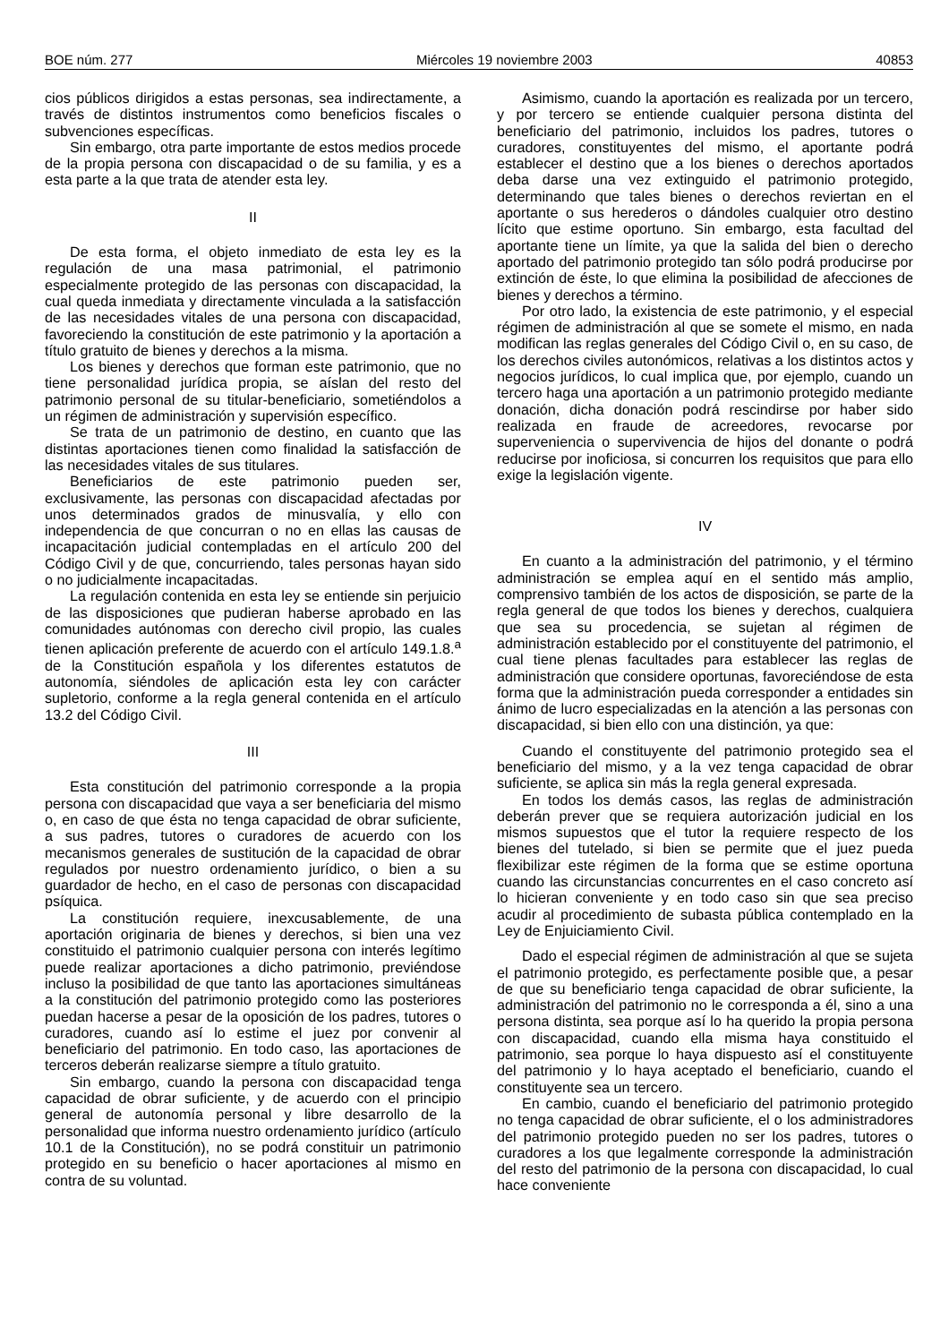BOE núm. 277 Miércoles 19 noviembre 2003 40853
cios públicos dirigidos a estas personas, sea indirectamente, a través de distintos instrumentos como beneficios fiscales o subvenciones específicas.
Sin embargo, otra parte importante de estos medios procede de la propia persona con discapacidad o de su familia, y es a esta parte a la que trata de atender esta ley.
II
De esta forma, el objeto inmediato de esta ley es la regulación de una masa patrimonial, el patrimonio especialmente protegido de las personas con discapacidad, la cual queda inmediata y directamente vinculada a la satisfacción de las necesidades vitales de una persona con discapacidad, favoreciendo la constitución de este patrimonio y la aportación a título gratuito de bienes y derechos a la misma.
Los bienes y derechos que forman este patrimonio, que no tiene personalidad jurídica propia, se aíslan del resto del patrimonio personal de su titular-beneficiario, sometiéndolos a un régimen de administración y supervisión específico.
Se trata de un patrimonio de destino, en cuanto que las distintas aportaciones tienen como finalidad la satisfacción de las necesidades vitales de sus titulares.
Beneficiarios de este patrimonio pueden ser, exclusivamente, las personas con discapacidad afectadas por unos determinados grados de minusvalía, y ello con independencia de que concurran o no en ellas las causas de incapacitación judicial contempladas en el artículo 200 del Código Civil y de que, concurriendo, tales personas hayan sido o no judicialmente incapacitadas.
La regulación contenida en esta ley se entiende sin perjuicio de las disposiciones que pudieran haberse aprobado en las comunidades autónomas con derecho civil propio, las cuales tienen aplicación preferente de acuerdo con el artículo 149.1.8.<sup>a</sup> de la Constitución española y los diferentes estatutos de autonomía, siéndoles de aplicación esta ley con carácter supletorio, conforme a la regla general contenida en el artículo 13.2 del Código Civil.
III
Esta constitución del patrimonio corresponde a la propia persona con discapacidad que vaya a ser beneficiaria del mismo o, en caso de que ésta no tenga capacidad de obrar suficiente, a sus padres, tutores o curadores de acuerdo con los mecanismos generales de sustitución de la capacidad de obrar regulados por nuestro ordenamiento jurídico, o bien a su guardador de hecho, en el caso de personas con discapacidad psíquica.
La constitución requiere, inexcusablemente, de una aportación originaria de bienes y derechos, si bien una vez constituido el patrimonio cualquier persona con interés legítimo puede realizar aportaciones a dicho patrimonio, previéndose incluso la posibilidad de que tanto las aportaciones simultáneas a la constitución del patrimonio protegido como las posteriores puedan hacerse a pesar de la oposición de los padres, tutores o curadores, cuando así lo estime el juez por convenir al beneficiario del patrimonio. En todo caso, las aportaciones de terceros deberán realizarse siempre a título gratuito.
Sin embargo, cuando la persona con discapacidad tenga capacidad de obrar suficiente, y de acuerdo con el principio general de autonomía personal y libre desarrollo de la personalidad que informa nuestro ordenamiento jurídico (artículo 10.1 de la Constitución), no se podrá constituir un patrimonio protegido en su beneficio o hacer aportaciones al mismo en contra de su voluntad.
Asimismo, cuando la aportación es realizada por un tercero, y por tercero se entiende cualquier persona distinta del beneficiario del patrimonio, incluidos los padres, tutores o curadores, constituyentes del mismo, el aportante podrá establecer el destino que a los bienes o derechos aportados deba darse una vez extinguido el patrimonio protegido, determinando que tales bienes o derechos reviertan en el aportante o sus herederos o dándoles cualquier otro destino lícito que estime oportuno. Sin embargo, esta facultad del aportante tiene un límite, ya que la salida del bien o derecho aportado del patrimonio protegido tan sólo podrá producirse por extinción de éste, lo que elimina la posibilidad de afecciones de bienes y derechos a término.
Por otro lado, la existencia de este patrimonio, y el especial régimen de administración al que se somete el mismo, en nada modifican las reglas generales del Código Civil o, en su caso, de los derechos civiles autonómicos, relativas a los distintos actos y negocios jurídicos, lo cual implica que, por ejemplo, cuando un tercero haga una aportación a un patrimonio protegido mediante donación, dicha donación podrá rescindirse por haber sido realizada en fraude de acreedores, revocarse por superveniencia o supervivencia de hijos del donante o podrá reducirse por inoficiosa, si concurren los requisitos que para ello exige la legislación vigente.
IV
En cuanto a la administración del patrimonio, y el término administración se emplea aquí en el sentido más amplio, comprensivo también de los actos de disposición, se parte de la regla general de que todos los bienes y derechos, cualquiera que sea su procedencia, se sujetan al régimen de administración establecido por el constituyente del patrimonio, el cual tiene plenas facultades para establecer las reglas de administración que considere oportunas, favoreciéndose de esta forma que la administración pueda corresponder a entidades sin ánimo de lucro especializadas en la atención a las personas con discapacidad, si bien ello con una distinción, ya que:
Cuando el constituyente del patrimonio protegido sea el beneficiario del mismo, y a la vez tenga capacidad de obrar suficiente, se aplica sin más la regla general expresada.
En todos los demás casos, las reglas de administración deberán prever que se requiera autorización judicial en los mismos supuestos que el tutor la requiere respecto de los bienes del tutelado, si bien se permite que el juez pueda flexibilizar este régimen de la forma que se estime oportuna cuando las circunstancias concurrentes en el caso concreto así lo hicieran conveniente y en todo caso sin que sea preciso acudir al procedimiento de subasta pública contemplado en la Ley de Enjuiciamiento Civil.
Dado el especial régimen de administración al que se sujeta el patrimonio protegido, es perfectamente posible que, a pesar de que su beneficiario tenga capacidad de obrar suficiente, la administración del patrimonio no le corresponda a él, sino a una persona distinta, sea porque así lo ha querido la propia persona con discapacidad, cuando ella misma haya constituido el patrimonio, sea porque lo haya dispuesto así el constituyente del patrimonio y lo haya aceptado el beneficiario, cuando el constituyente sea un tercero.
En cambio, cuando el beneficiario del patrimonio protegido no tenga capacidad de obrar suficiente, el o los administradores del patrimonio protegido pueden no ser los padres, tutores o curadores a los que legalmente corresponde la administración del resto del patrimonio de la persona con discapacidad, lo cual hace conveniente